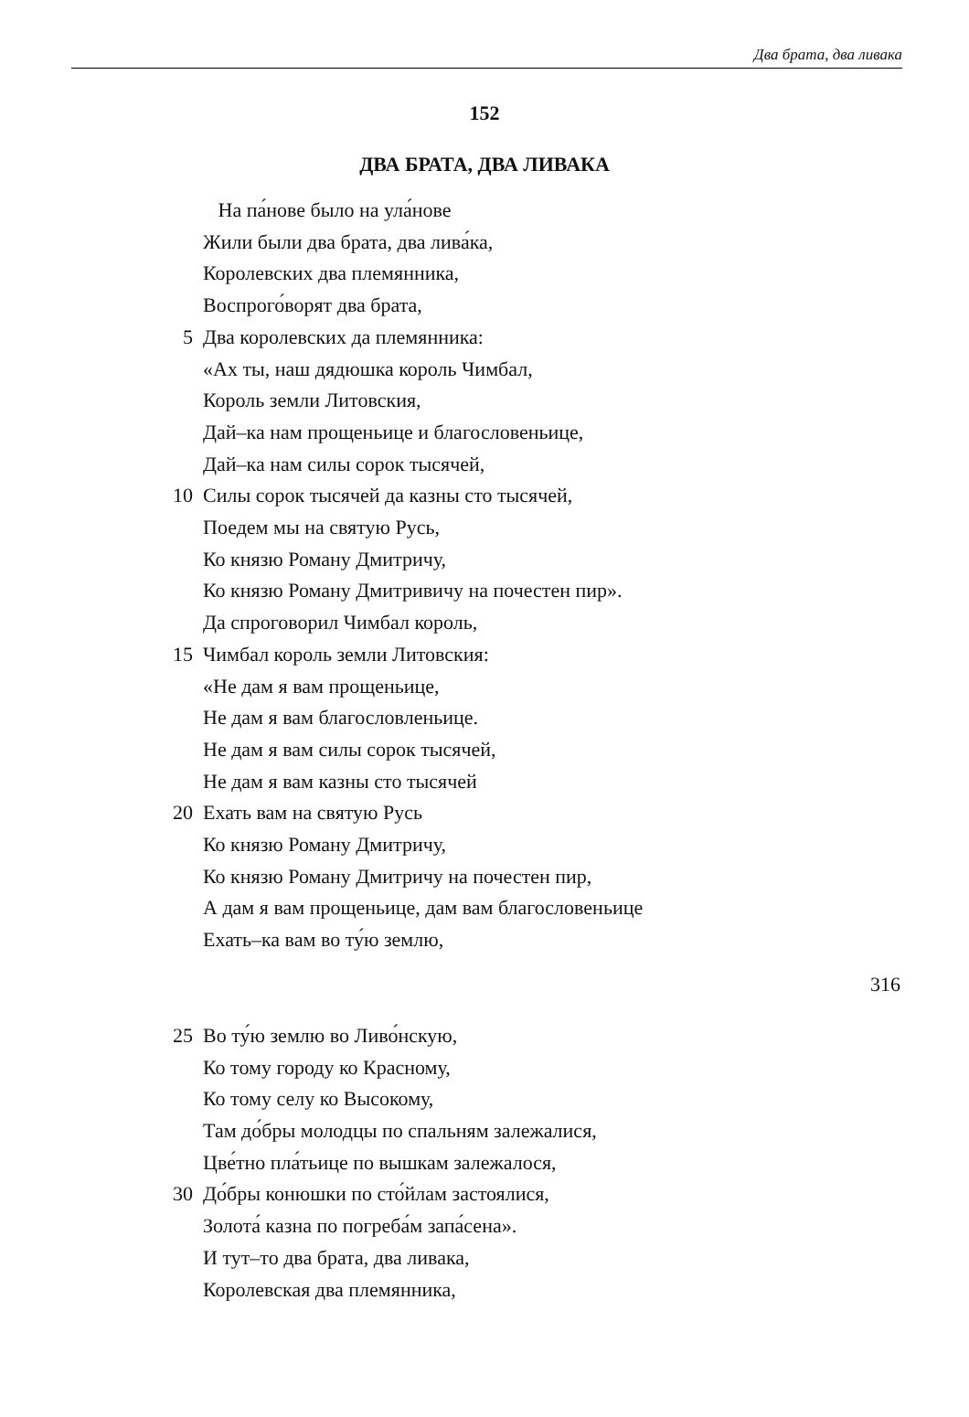Два брата, два ливака
152
ДВА БРАТА, ДВА ЛИВАКА
На па́нове было на ула́нове
Жили были два брата, два лива́ка,
Королевских два племянника,
Воспрого́ворят два брата,
5 Два королевских да племянника:
«Ах ты, наш дядюшка король Чимбал,
Король земли Литовския,
Дай–ка нам прощеньице и благословеньице,
Дай–ка нам силы сорок тысячей,
10 Силы сорок тысячей да казны сто тысячей,
Поедем мы на святую Русь,
Ко князю Роману Дмитричу,
Ко князю Роману Дмитривичу на почестен пир».
Да спроговорил Чимбал король,
15 Чимбал король земли Литовския:
«Не дам я вам прощеньице,
Не дам я вам благословленьице.
Не дам я вам силы сорок тысячей,
Не дам я вам казны сто тысячей
20 Ехать вам на святую Русь
Ко князю Роману Дмитричу,
Ко князю Роману Дмитричу на почестен пир,
А дам я вам прощеньице, дам вам благословеньице
Ехать–ка вам во ту́ю землю,
316
25 Во ту́ю землю во Ливо́нскую,
Ко тому городу ко Красному,
Ко тому селу ко Высокому,
Там до́бры молодцы по спальням залежалися,
Цве́тно пла́тьице по вышкам залежалося,
30 До́бры конюшки по сто́йлам застоялися,
Золота́ казна по погреба́м запа́сена».
И тут–то два брата, два ливака,
Королевская два племянника,